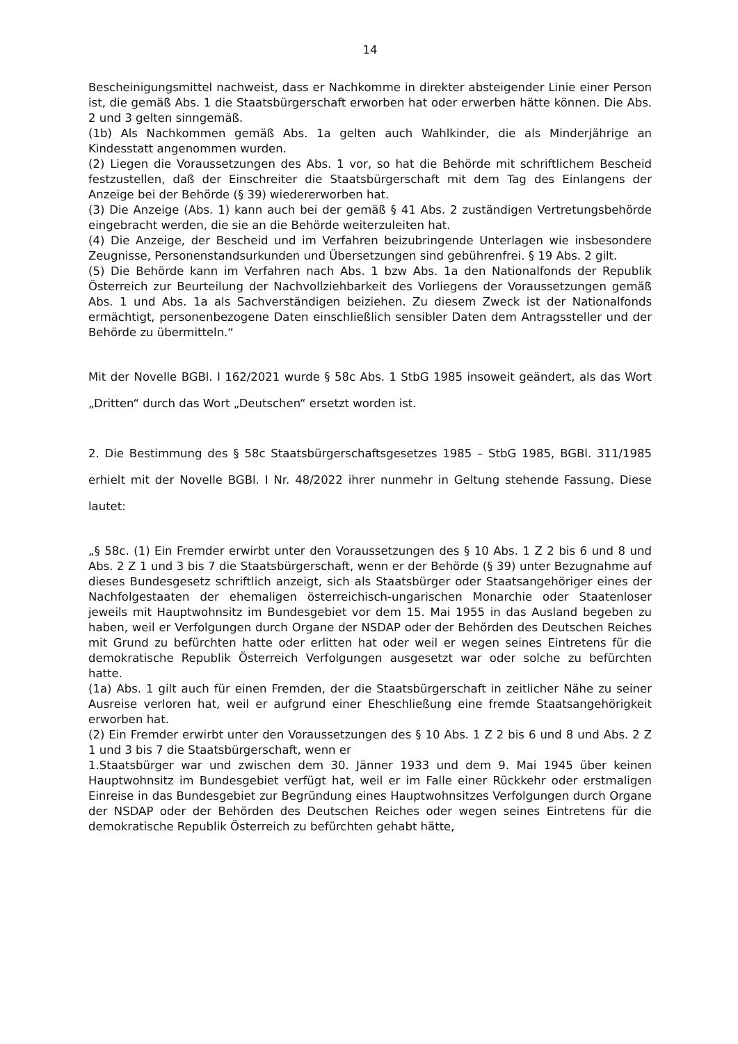14
Bescheinigungsmittel nachweist, dass er Nachkomme in direkter absteigender Linie einer Person ist, die gemäß Abs. 1 die Staatsbürgerschaft erworben hat oder erwerben hätte können. Die Abs. 2 und 3 gelten sinngemäß.
(1b) Als Nachkommen gemäß Abs. 1a gelten auch Wahlkinder, die als Minderjährige an Kindesstatt angenommen wurden.
(2) Liegen die Voraussetzungen des Abs. 1 vor, so hat die Behörde mit schriftlichem Bescheid festzustellen, daß der Einschreiter die Staatsbürgerschaft mit dem Tag des Einlangens der Anzeige bei der Behörde (§ 39) wiedererworben hat.
(3) Die Anzeige (Abs. 1) kann auch bei der gemäß § 41 Abs. 2 zuständigen Vertretungsbehörde eingebracht werden, die sie an die Behörde weiterzuleiten hat.
(4) Die Anzeige, der Bescheid und im Verfahren beizubringende Unterlagen wie insbesondere Zeugnisse, Personenstandsurkunden und Übersetzungen sind gebührenfrei. § 19 Abs. 2 gilt.
(5) Die Behörde kann im Verfahren nach Abs. 1 bzw Abs. 1a den Nationalfonds der Republik Österreich zur Beurteilung der Nachvollziehbarkeit des Vorliegens der Voraussetzungen gemäß Abs. 1 und Abs. 1a als Sachverständigen beiziehen. Zu diesem Zweck ist der Nationalfonds ermächtigt, personenbezogene Daten einschließlich sensibler Daten dem Antragssteller und der Behörde zu übermitteln.“
Mit der Novelle BGBl. I 162/2021 wurde § 58c Abs. 1 StbG 1985 insoweit geändert, als das Wort „Dritten“ durch das Wort „Deutschen“ ersetzt worden ist.
2. Die Bestimmung des § 58c Staatsbürgerschaftsgesetzes 1985 – StbG 1985, BGBl. 311/1985 erhielt mit der Novelle BGBl. I Nr. 48/2022 ihrer nunmehr in Geltung stehende Fassung. Diese lautet:
„§ 58c. (1) Ein Fremder erwirbt unter den Voraussetzungen des § 10 Abs. 1 Z 2 bis 6 und 8 und Abs. 2 Z 1 und 3 bis 7 die Staatsbürgerschaft, wenn er der Behörde (§ 39) unter Bezugnahme auf dieses Bundesgesetz schriftlich anzeigt, sich als Staatsbürger oder Staatsangehöriger eines der Nachfolgestaaten der ehemaligen österreichisch-ungarischen Monarchie oder Staatenloser jeweils mit Hauptwohnsitz im Bundesgebiet vor dem 15. Mai 1955 in das Ausland begeben zu haben, weil er Verfolgungen durch Organe der NSDAP oder der Behörden des Deutschen Reiches mit Grund zu befürchten hatte oder erlitten hat oder weil er wegen seines Eintretens für die demokratische Republik Österreich Verfolgungen ausgesetzt war oder solche zu befürchten hatte.
(1a) Abs. 1 gilt auch für einen Fremden, der die Staatsbürgerschaft in zeitlicher Nähe zu seiner Ausreise verloren hat, weil er aufgrund einer Eheschließung eine fremde Staatsangehörigkeit erworben hat.
(2) Ein Fremder erwirbt unter den Voraussetzungen des § 10 Abs. 1 Z 2 bis 6 und 8 und Abs. 2 Z 1 und 3 bis 7 die Staatsbürgerschaft, wenn er
1.Staatsbürger war und zwischen dem 30. Jänner 1933 und dem 9. Mai 1945 über keinen Hauptwohnsitz im Bundesgebiet verfügt hat, weil er im Falle einer Rückkehr oder erstmaligen Einreise in das Bundesgebiet zur Begründung eines Hauptwohnsitzes Verfolgungen durch Organe der NSDAP oder der Behörden des Deutschen Reiches oder wegen seines Eintretens für die demokratische Republik Österreich zu befürchten gehabt hätte,